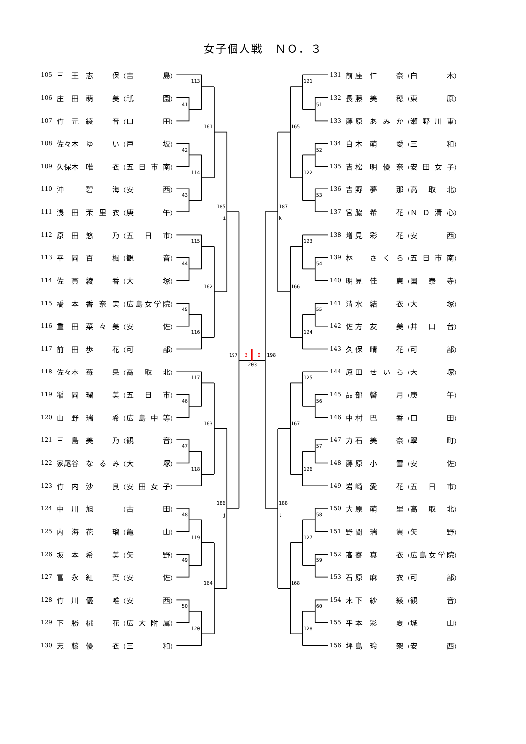女子個人戦　ＮＯ．３
| 105 | 三 王 | 志 保 | （ | 吉 島 | ） |
| 106 | 庄 田 | 萌 美 | （ | 祇 園 | ） |
| 107 | 竹 元 | 綾 音 | （ | 口 田 | ） |
| 108 | 佐々木 | ゆ い | （ | 戸 坂 | ） |
| 109 | 久保木 | 唯 衣 | （ | 五 日 市 南 | ） |
| 110 | 沖 | 碧 海 | （ | 安 西 | ） |
| 111 | 浅 田 | 茉里衣 | （ | 庚 午 | ） |
| 112 | 原 田 | 悠 乃 | （ | 五 日 市 | ） |
| 113 | 平 岡 | 百 楓 | （ | 観 音 | ） |
| 114 | 佐 貫 | 綾 香 | （ | 大 塚 | ） |
| 115 | 橋 本 | 香奈実 | （ | 広島女学院 | ） |
| 116 | 重 田 | 菜々美 | （ | 安 佐 | ） |
| 117 | 前 田 | 歩 花 | （ | 可 部 | ） |
| 118 | 佐々木 | 苺 果 | （ | 高 取 北 | ） |
| 119 | 稲 岡 | 瑠 美 | （ | 五 日 市 | ） |
| 120 | 山 野 | 瑞 希 | （ | 広 島 中 等 | ） |
| 121 | 三 島 | 美 乃 | （ | 観 音 | ） |
| 122 | 家尾谷 | なるみ | （ | 大 塚 | ） |
| 123 | 竹 内 | 沙 良 | （ | 安 田 女 子 | ） |
| 124 | 中 川 | 旭 | （ | 古 田 | ） |
| 125 | 内 海 | 花 瑠 | （ | 亀 山 | ） |
| 126 | 坂 本 | 希 美 | （ | 矢 野 | ） |
| 127 | 富 永 | 紅 葉 | （ | 安 佐 | ） |
| 128 | 竹 川 | 優 唯 | （ | 安 西 | ） |
| 129 | 下 勝 | 桃 花 | （ | 広 大 附 属 | ） |
| 130 | 志 藤 | 優 衣 | （ | 三 和 | ） |
113
41
161
42
114
43
185
i
115
44
162
45
116
197
3
0
198
203
117
46
163
47
118
186
j
48
119
49
164
50
120
121
51
165
52
122
53
187
k
123
54
166
55
124
125
56
167
57
126
188
l
58
127
59
168
60
128
| 131 | 前 座 | 仁 奈 | （ | 白 木 | ） |
| 132 | 長 藤 | 美 穂 | （ | 東 原 | ） |
| 133 | 藤 原 | あみか | （ | 瀬 野 川 東 | ） |
| 134 | 白 木 | 萌 愛 | （ | 三 和 | ） |
| 135 | 吉 松 | 明優奈 | （ | 安 田 女 子 | ） |
| 136 | 吉 野 | 夢 那 | （ | 高 取 北 | ） |
| 137 | 宮 脇 | 希 花 | （ | Ｎ Ｄ 清 心 | ） |
| 138 | 増 見 | 彩 花 | （ | 安 西 | ） |
| 139 | 林 | さくら | （ | 五 日 市 南 | ） |
| 140 | 明 見 | 佳 恵 | （ | 国 泰 寺 | ） |
| 141 | 清 水 | 結 衣 | （ | 大 塚 | ） |
| 142 | 佐 方 | 友 美 | （ | 井 口 台 | ） |
| 143 | 久 保 | 晴 花 | （ | 可 部 | ） |
| 144 | 原 田 | せいら | （ | 大 塚 | ） |
| 145 | 品 部 | 馨 月 | （ | 庚 午 | ） |
| 146 | 中 村 | 巴 香 | （ | 口 田 | ） |
| 147 | 力 石 | 美 奈 | （ | 翠 町 | ） |
| 148 | 藤 原 | 小 雪 | （ | 安 佐 | ） |
| 149 | 岩 崎 | 愛 花 | （ | 五 日 市 | ） |
| 150 | 大 原 | 萌 里 | （ | 高 取 北 | ） |
| 151 | 野 間 | 瑞 貴 | （ | 矢 野 | ） |
| 152 | 髙 寄 | 真 衣 | （ | 広島女学院 | ） |
| 153 | 石 原 | 麻 衣 | （ | 可 部 | ） |
| 154 | 木 下 | 紗 綾 | （ | 観 音 | ） |
| 155 | 平 本 | 彩 夏 | （ | 城 山 | ） |
| 156 | 坪 島 | 玲 架 | （ | 安 西 | ） |